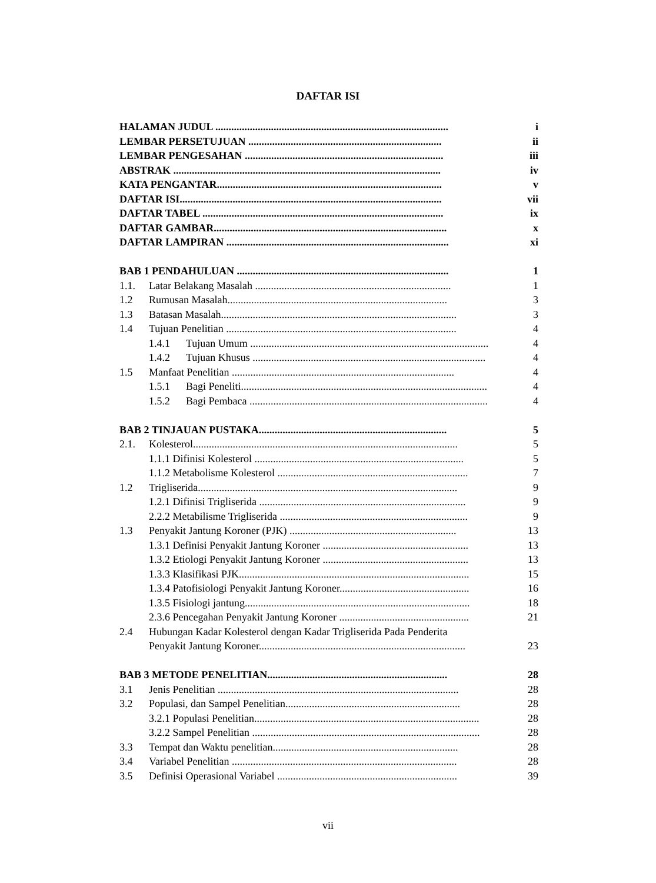DAFTAR ISI
HALAMAN JUDUL ........................................................................................ i
LEMBAR PERSETUJUAN ......................................................................... ii
LEMBAR PENGESAHAN ........................................................................... iii
ABSTRAK ..................................................................................................... iv
KATA PENGANTAR..................................................................................... v
DAFTAR ISI................................................................................................... vii
DAFTAR TABEL ........................................................................................... ix
DAFTAR GAMBAR........................................................................................ x
DAFTAR LAMPIRAN .................................................................................... xi
BAB 1 PENDAHULUAN ................................................................................ 1
1.1. Latar Belakang Masalah .......................................................................... 1
1.2 Rumusan Masalah................................................................................... 3
1.3 Batasan Masalah......................................................................................... 3
1.4 Tujuan Penelitian ....................................................................................... 4
1.4.1 Tujuan Umum .......................................................................................... 4
1.4.2 Tujuan Khusus ........................................................................................ 4
1.5 Manfaat Penelitian .................................................................................... 4
1.5.1 Bagi Peneliti............................................................................................. 4
1.5.2 Bagi Pembaca .......................................................................................... 4
BAB 2 TINJAUAN PUSTAKA....................................................................... 5
2.1. Kolesterol.................................................................................................... 5
1.1.1 Difinisi Kolesterol ............................................................................... 5
1.1.2 Metabolisme Kolesterol ........................................................................ 7
1.2 Trigliserida.................................................................................................. 9
1.2.1 Difinisi Trigliserida .............................................................................. 9
2.2.2 Metabilisme Trigliserida ....................................................................... 9
1.3 Penyakit Jantung Koroner (PJK) ............................................................... 13
1.3.1 Definisi Penyakit Jantung Koroner ....................................................... 13
1.3.2 Etiologi Penyakit Jantung Koroner ....................................................... 13
1.3.3 Klasifikasi PJK....................................................................................... 15
1.3.4 Patofisiologi Penyakit Jantung Koroner................................................. 16
1.3.5 Fisiologi jantung..................................................................................... 18
2.3.6 Pencegahan Penyakit Jantung Koroner ................................................. 21
2.4 Hubungan Kadar Kolesterol dengan Kadar Trigliserida Pada Penderita
Penyakit Jantung Koroner.............................................................................. 23
BAB 3 METODE PENELITIAN.................................................................... 28
3.1 Jenis Penelitian ........................................................................................... 28
3.2 Populasi, dan Sampel Penelitian.................................................................. 28
3.2.1 Populasi Penelitian..................................................................................... 28
3.2.2 Sampel Penelitian ...................................................................................... 28
3.3 Tempat dan Waktu penelitian...................................................................... 28
3.4 Variabel Penelitian ..................................................................................... 28
3.5 Definisi Operasional Variabel .................................................................... 39
vii